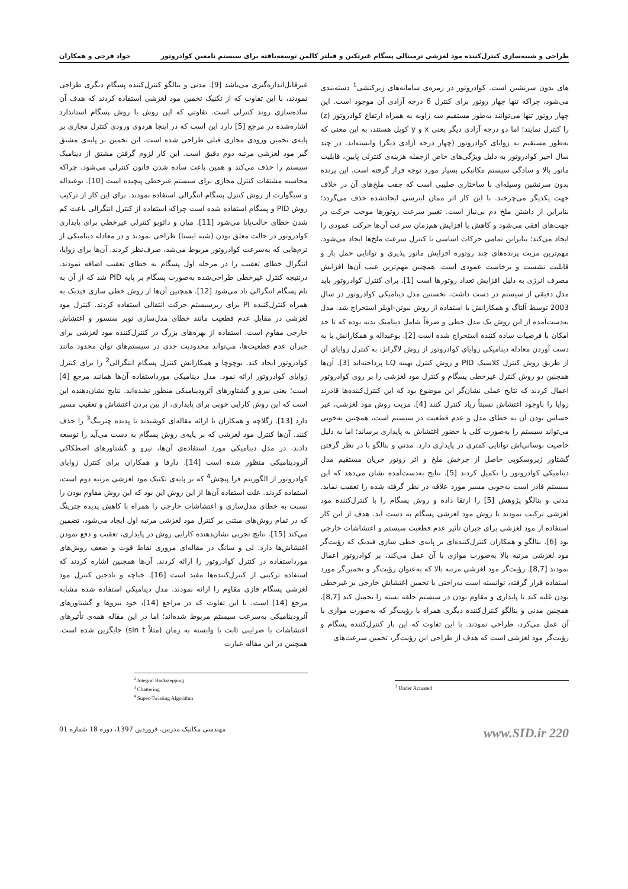طراحی و شبیه‌سازی کنترل‌کننده مود لغزشی ترمینالی پسگام غیرتکین و فیلتر کالمن توسعه‌یافته برای سیستم نامعین کوادروتور جواد فرجی و همکاران
های بدون سرنشین است. کوادروتور در زمره‌ی سامانه‌های زیرکنشی<sup>1</sup> دسته‌بندی می‌شود، چراکه تنها چهار روتور برای کنترل 6 درجه آزادی آن موجود است. این چهار روتور تنها می‌توانند به‌طور مستقیم سه زاویه به همراه ارتفاع کوادروتور (z) را کنترل نمایند؛ اما دو درجه آزادی دیگر یعنی x و y کوپل هستند، به این معنی که به‌طور مستقیم به زوایای کوادروتور (چهار درجه آزادی دیگر) وابسته‌اند. در چند سال اخیر کوادروتور به دلیل ویژگی‌های خاص ازجمله هزینه‌ی کنترلی پایین، قابلیت مانور بالا و سادگی سیستم مکانیکی بسیار مورد توجه قرار گرفته است. این پرنده بدون سرنشین وسیله‌ای با ساختاری صلیبی است که جفت ملخ‌های آن در خلاف جهت یکدیگر می‌چرخند. با این کار اثر ممان اینرسی ایجادشده حذف می‌گردد؛ بنابراین از داشتن ملخ دم بی‌نیاز است. تغییر سرعت روتورها موجب حرکت در جهت‌های افقی می‌شود و کاهش یا افزایش هم‌زمان سرعت آن‌ها حرکت عمودی را ایجاد می‌کند؛ بنابراین تمامی حرکات اساسی با کنترل سرعت ملخ‌ها ایجاد می‌شود. مهم‌ترین مزیت پرنده‌های چند روتوره افزایش مانور پذیری و توانایی حمل بار و قابلیت نشست و برخاست عمودی است. همچنین مهم‌ترین عیب آن‌ها افزایش مصرف انرژی به دلیل افزایش تعداد روتورها است [1]. برای کنترل کوادروتور باید مدل دقیقی از سیستم در دست داشت. نخستین مدل دینامیکی کوادروتور در سال 2003 توسط آلتاگ و همکارانش با استفاده از روش نیوتن-اویلر استخراج شد. مدل به‌دست‌آمده از این روش یک مدل خطی و صرفاً شامل دینامیک بدنه بوده که تا حد امکان با فرضیات ساده کننده استخراج شده است [2]. بوعبداله و همکارانش با به دست آوردن معادله دینامیکی زوایای کوادروتور از روش لاگرانژ، به کنترل زوایای آن از طریق روش کنترل کلاسیک PID و روش کنترل بهینه LQ پرداخته‌اند [3]. آن‌ها همچنین دو روش کنترل غیرخطی پسگام و کنترل مود لغزشی را بر روی کوادروتور اعمال کردند که نتایج عملی نشان‌گر این موضوع بود که این کنترل‌کننده‌ها قادرند زوایا را باوجود اغتشاش نسبتاً زیاد کنترل کنند [4]. مزیت روش مود لغزشی، غیر حساس بودن آن به خطای مدل و عدم قطعیت در سیستم است، همچنین به‌خوبی می‌تواند سیستم را به‌صورت کلی با حضور اغتشاش به پایداری برساند؛ اما به دلیل خاصیت نوسانی‌اش توانایی کمتری در پایداری دارد. مدنی و بنالگو با در نظر گرفتن گشتاور ژیروسکوپی حاصل از چرخش ملخ و اثر روتور جریان مستقیم مدل دینامیکی کوادروتور را تکمیل کردند [5]. نتایج به‌دست‌آمده نشان می‌دهد که این سیستم قادر است به‌خوبی مسیر مورد علاقه در نظر گرفته شده را تعقیب نماید. مدنی و بنالگو پژوهش [5] را ارتقا داده و روش پسگام را با کنترل‌کننده مود لغزشی ترکیب نمودند تا روش مود لغزشی پسگام به دست آید. هدف از این کار استفاده از مود لغزشی برای جبران تأثیر عدم قطعیت سیستم و اغتشاشات خارجی بود [6]. بنالگو و همکاران کنترل‌کننده‌ای بر پایه‌ی خطی سازی فیدبک که رؤیت‌گر مود لغزشی مرتبه بالا به‌صورت موازی با آن عمل می‌کند، بر کوادروتور اعمال نمودند [8,7]. رؤیت‌گر مود لغزشی مرتبه بالا که به‌عنوان رؤیت‌گر و تخمین‌گر مورد استفاده قرار گرفته، توانسته است به‌راحتی با تخمین اغتشاش خارجی بر غیرخطی بودن غلبه کند تا پایداری و مقاوم بودن در سیستم حلقه بسته را تحمیل کند [8,7]. همچنین مدنی و بنالگو کنترل‌کننده دیگری همراه با رؤیت‌گر که به‌صورت موازی با آن عمل می‌کرد، طراحی نمودند. با این تفاوت که این بار کنترل‌کننده پسگام و رؤیت‌گر مود لغزشی است که هدف از طراحی این رؤیت‌گر، تخمین سرعت‌های
<sup>1</sup> Under Actuated
غیرقابل‌اندازه‌گیری می‌باشد [9]. مدنی و بنالگو کنترل‌کننده پسگام دیگری طراحی نمودند، با این تفاوت که از تکنیک تخمین مود لغزشی استفاده کردند که هدف آن ساده‌سازی روند کنترلی است. تفاوتی که این روش با روش پسگام استاندارد اشاره‌شده در مرجع [5] دارد این است که در اینجا هردوی ورودی کنترل مجازی بر پایه‌ی تخمین ورودی مجازی قبلی طراحی شده است. این تخمین بر پایه‌ی مشتق گیر مود لغزشی مرتبه دوم دقیق است. این کار لزوم گرفتن مشتق از دینامیک سیستم را حذف می‌کند و همین باعث ساده شدن قانون کنترلی می‌شود. چراکه محاسبه مشتقات کنترل مجازی برای سیستم غیرخطی پیچیده است [10]. بوعبداله و سیگوارت از روش کنترل پسگام انتگرالی استفاده نمودند. برای این کار از ترکیب روش PID و پسگام استفاده شده است چراکه استفاده از کنترل انتگرالی باعث کم شدن خطای حالت‌پایا می‌شود [11]. میان و دائوبو کنترلی غیرخطی برای پایداری کوادروتور در حالت معلق بودن (شبه ایستا) طراحی نمودند و در معادله دینامیکی از ترم‌هایی که به‌سرعت کوادروتور مربوط می‌شد، صرف‌نظر کردند. آن‌ها برای زوایا، انتگرال خطای تعقیب را در مرحله اول پسگام به خطای تعقیب اضافه نمودند. درنتیجه کنترل غیرخطی طراحی‌شده به‌صورت پسگام بر پایه PID شد که از آن به نام پسگام انتگرالی یاد می‌شود [12]. همچنین آن‌ها از روش خطی سازی فیدبک به همراه کنترل‌کننده PI برای زیرسیستم حرکت انتقالی استفاده کردند. کنترل مود لغزشی در مقابل عدم قطعیت مانند خطای مدل‌سازی نویز سنسور و اغتشاش خارجی مقاوم است. استفاده از بهره‌های بزرگ در کنترل‌کننده مود لغزشی برای جبران عدم قطعیت‌ها، می‌تواند محدودیت جدی در سیستم‌های توان محدود مانند کوادروتور ایجاد کند. بوچوچا و همکارانش کنترل پسگام انتگرالی<sup>2</sup> را برای کنترل زوایای کوادروتور ارائه نمود. مدل دینامیکی مورداستفاده آن‌ها همانند مرجع [4] است؛ یعنی نیرو و گشتاورهای آئرودینامیکی منظور نشده‌اند. نتایج نشان‌دهنده این است که این روش کارایی خوبی برای پایداری، از بین بردن اغتشاش و تعقیب مسیر دارد [13]. زگلاچه و همکاران با ارائه مقاله‌ای کوشیدند تا پدیده چترینگ<sup>3</sup> را حذف کنند. آن‌ها کنترل مود لغزشی که بر پایه‌ی روش پسگام به دست می‌آید را توسعه دادند. در مدل دینامیکی مورد استفاده‌ی آن‌ها، نیرو و گشتاورهای اصطکاکی آئرودینامیکی منظور شده است [14]. دارفا و همکاران برای کنترل زوایای کوادروتور از الگوریتم فرا پیچش<sup>4</sup> که بر پایه‌ی تکنیک مود لغزشی مرتبه دوم است، استفاده کردند. علت استفاده آن‌ها از این روش این بود که این روش مقاوم بودن را نسبت به خطای مدل‌سازی و اغتشاشات خارجی را همراه با کاهش پدیده چترینگ که در تمام روش‌های مبتنی بر کنترل مود لغزشی مرتبه اول ایجاد می‌شود، تضمین می‌کند [15]. نتایج تجربی نشان‌دهنده کارایی روش در پایداری، تعقیب و دفع نمودن اغتشاش‌ها دارد. لی و سانگ در مقاله‌ای مروری نقاط قوت و ضعف روش‌های مورداستفاده در کنترل کوادروتور را ارائه کردند. آن‌ها همچنین اشاره کردند که استفاده ترکیبی از کنترل‌کننده‌ها مفید است [16]. خباچه و تادجین کنترل مود لغزشی پسگام فازی مقاوم را ارائه نمودند. مدل دینامیکی استفاده شده مشابه مرجع [14] است. با این تفاوت که در مراجع [14]، خود نیروها و گشتاورهای آئرودینامیکی به‌سرعت سیستم مربوط شده‌اند؛ اما در این مقاله همه‌ی تأثیرهای اغتشاشات با ضرایبی ثابت یا وابسته به زمان (مثلاً sin t) جایگزین شده است. همچنین در این مقاله عبارت
<sup>2</sup> Integral Backstepping
<sup>3</sup> Chattering
<sup>4</sup> Super-Twisting Algorithm
www.SID.ir 220 مهندسی مکانیک مدرس، فروردین 1397، دوره 18 شماره 01